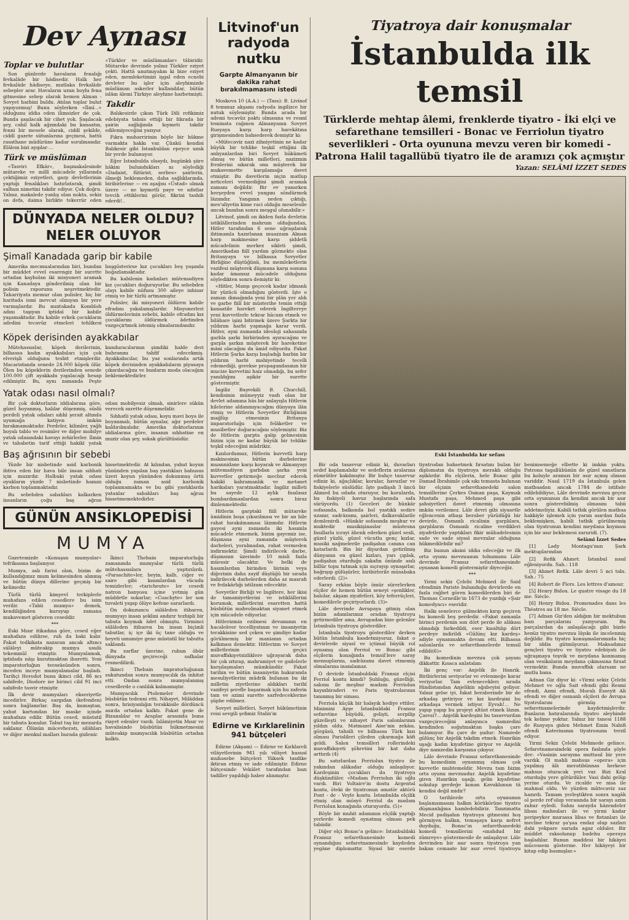Dev Aynası
Toplar ve bulutlar
Son günlerde havaların fenalığı fevkalâde bir hâdisedir. Halk her fevkalâde hâdiseye, mutlaka fevkalâde sebepler arar. Havaların uzun boylu fena gitmesine sebep olarak hemen Alman - Sovyet harbini buldu. Atılan toplar bulut yapıyormuş! Bunu söylerken «İlmî...» olduğunu iddia eden ilimsizler de çok. Bunda şaşılacak bir cihet yok. Şaşılacak şey, cahil halk ağzındaki bu kanaatın, fenni bir mesele olarak, ciddî şekilde, ciddî gazete sütunlarına geçmesi, hattâ rasathane müdürüne kadar sorulmasıdır. Elâlem bizi ayıplar-...
Türk ve müslüman
«Tasviri Efkâr», başmakalesinde mütareke ve millî mücadele yıllarında çektiğimiz eziyetleri, garp devletlerinin yaptığı fenalıkları hatırlatarak, şimdi sulhun nimetini takdir ediyor. Çok doğru. Yalnız, makalede yanlış olan nokta, sekiz on defa, daima birlikte tekerrür eden «Türkler ve müslümanlar» tâbiridir. Mütareke devrinde yalnız Türkler eziyet çekti. Hattâ unutmıyalım ki bize eziyet eden, memleketimizi işgal eden ecnebi devleter bu işler için aleyhimizde müslüman askerler kullandılar, bütün islâm âlemi Türkiye aleyhine harbetmişti.
Takdir
Balıkesirde çıkan Türk Dili refikimiz edebiyata tahsis ettiği bir fıkrada bir şairin sağlığında kıymeti takdir edilemiyeceğini yazıyor.
Fıkra muharririnin böyle bir hükme varmakta hakkı var. Çünkü kendisi Balıkesir gibi İstanbuldan epeyce uzak bir yerde bulunuyor.
Eğer İstanbulda olsaydı, bugünkü şiire hâkim bulundukları nı söylediği «Dadaist, fütürist, serbes» şairlerin, ölmeği beklemeden, daha sağlıklarında, biribirlerine — en aşağısı «Üstad» olmak üzere — ne kıymetli paye ve sıfatlar tevcih ettiklerini görür, fikrini tashih ederdi!..
DÜNYADA NELER OLDU? NELER OLUYOR
Şimalî Kanadada garip bir kabile
Amerika mecmualarından biri, bundan bir müddet evvel esarengiz bir surette ortadan kaybolan iki misyoneri aramak için Kanadaya gönderilmiş olan bir polisin raporunu neşretmektedir. Taharriyata memur olan polisler, hiç bir haritada ismi mevcut olmıyan bir yere varmışlardır. Bu mıntakada Kombloh adını taşıyan iptidaî bir kabile yaşamaktadır. Bu kabile erkek çocukların adedini tecavüz etmeleri tehlikesi başgösterirse kız çocukları beş yaşında boğazlamaktadır.
Bu kabilenin kadınları mütemadiyen kız çocukları doğuruyorlar. Bu sebebden olayı kabile nüfusu 300 aileye inhisar etmiş ve bir türlü artmamıştır.
Polisler, iki misyoneri öldüren kabile efradını yakalamışlardır. Misyonerleri öldürmelerinin sebebi, kabile efradını kız çocuklarını öldürmek âdetinden vazgeçirtmek istemiş olmalarındandır.
Köpek derisinden ayakkabılar
Mütehassıslar, köpek derilerinin, bilhassa kadın ayakkabıları için çok elverişli olduğunu tesbit etmişlerdir. Macaristanda senede 24.000 köpek ölür. Ölen bu köpeklerin derilerinden senede 100.000 çift ayakkabı yapılacağı hesap edilmiştir. Bu, aynı zamanda Peşte kunduracılarının şimdiki halde deri buhranını tahfif edecekmiş. Ayakkabıcılar, bu yaz sonlarında artık köpek derisinden ayakkabıların piyasaya çıkarılacağını ve bunların moda olacağını beklemektedirler.
Yatak odası nasıl olmalı?
Bir çok doktorların iddialarına göre, güzel boyanmış, halılar döşenmiş, süslü perdeli yatak odaları sıhhî şerait altında uyumağa katiyen imkân bırakmamaktadır. Perdeler, kilimler, yağlı boyalı tablo ve resimler ve diğer mobilye yatak odasındaki havayı zehirlerler. İlmin ve tababetin tarif ettiği hakikî yatak odası mobilyesiz olmalı, sinirlere sükûn verecek surette döşenmelidir.
Sıhhatli yatak odası, koyu mavi boya ile boyanmalı, bütün aynalar, ağır perdeler kaldırılmalıdır. Amerika doktorlarının iddialarına göre, insanın sıhhatine en muzir olan şey, sokak gürültüsüdür.
Baş ağrısının bir sebebi
Yüzde bir nisbetinde asid karbonik ihtiva eden bir hava bile insan sıhhati için muzırdır. Halbuki yatak odası oyukların yüzde 7 nisbetinde hamızı karbon toplanmaktadır.
Bu sebebden sabahları kalkarken insanların çoğu baş ağrısı hissetmektedir. At kılından, yahut koyun yününden yapılan baş yastıkları bahusus üzeri koyun yününden dokunmuş örtü olduğu zaman asid karbonik toplanmamakta ve bu gibi yastıklarda yatanlar sabahları baş ağrısı hissetmemektedirler.
GÜNÜN ANSİKLOPEDİSİ
MUMYA
Gazetemizde «Konuşan mumyalar» tefrikasına başlanıyor.
Mumya, aslı farisi olan, bizim de kullandığımız mum kelimesinden alınmış ve bütün dünya dillerine geçmiş bir kelimedir.
Türlü türlü kimyevî terkiplerle muhafaza edilen cesedlere bu isim verilir. «Tabii mumya» demek, kendiliğinden kuruyup zamana mukavemet gösteren ceseddir.
***
Eski Mısır itikadına göre, cesed eğer muhafaza edilirse, ruh da baki kalır. Fakat tedkikata nazaran ancak altıncı sülâleyi müteakip mumya usulü tekemmül etmiştir. Mumyalamak, iptidada nâşı kurutmaktan ibaretti. Yeni imparatorluğun teessüsünden sonra, inceden inceye mumyalamalar başladı. Tarihçi Herodot bunu ikinci cild, 86 ncı sahifede, Diodore ise birinci cild 91 inci sahifede tasvir etmiştir.
İlk devir mumyaları ekseriyetle incedirler. Birkaç sargıdan (kefenden) sonra bağlanırlar. Baş da, kumaştan, yahut kartondan bir maske içinde muhafaza edilir. Bütün cesed, müstatil bir tabuta konulur. Tabut taş bir mezarda saklanır. Ölünün mücevheratı, silâhları ve diğer menkul malları burada gizlenir.
İkinci Thebain imparatorluğu zamanında mumyalar türlü türlü mütehassıslara yaptırılırdı. «Paraschite»ler, beyin, kalb, ciğer ve saire gibi kısımlardan vücudu temizlerler; «taricheute» ler cesedi natron banyosu içine yetmiş gün müddetle sokarlar; «Coachyte» ler son tuvaleti yapıp ölüye kefene sararlardı.
On dokuzuncu sülâleden itibaren, mumyayı insan şeklini andırır tezhipli bir tabuta koymak âdet olmuştu. Yirminci sülâleden itibaren bu insan biçimli tabutlar, iç içe iki üç tane olduğu ve heyeti umumiye gene müstatil bir tabutta saklandı.
Bu zarflar üzerine, ruhun öbür dünyada geçireceği safhalar resmedilirdi.
İkinci Thebain impratorluğunun sukutundan sonra mumyacılık da inhitat etti. Ondan sonra mumyalanmış cesedlerde o canlılık kalmamıştır.
Mumyacılık Ptolemeler devrinde büsbütün tedenni etti. Nihayet, Milâddan sonra, hrisiyanlığın terakkisile dördüncü asırda ortadan kalktı. Fakat gene de Bizanslılar ve Araplar arasında buna riayet edenler vardı. İslâmiyetin Mısır ve havalisinde büsbütün hükmetmesini müteakip mumyacılık büsbütün ortadan kalktı.
Litvinof'un radyoda nutku
Garpte Almanyanın bir dakika rahat bırakılmamasını istedi
Moskova 10 (A.A.) — (Tass): B. Livinof 8 temmuz akşamı radyoda ingilizce bir nutuk söylemiştir. Bunda arada bir ademi tecavüz paktı olmasına ve resmî teminata rağmen Almanyanın Sovyet Rusyaya karşı harp harekâtına girişmesinden bahsederek demiştir ki:
«Mütecaviz nazi zihniyetinin ne kadar büyük bir tehlike teşkil ettiğini ilk anlıyanlardan biri Sovyet hükûmeti olmuş ve bütün milletleri, nazizmin frenlerini sıkarak onu müşterek bir mukavemette karşılamağa davet etmiştir. Bu davetlerin niçin matlup neticeleri vermediğini şimdi aramak zamanı değildir. Bir ev yanarken herşeyden evvel yangını söndürmek lâzımdır. Yangının neden çıktığı, mes'uliyetin kime raci olduğu meselesile ancak bundan sonra meşgul olunabilir.»
Litvinof, şimdi on ikiden fazla devletin istiklâllerinden mahrum olduğundan, Hitler tarafından 6 sene uğraşılarak ihtimamla hazırlanan muazzam Alman harp makinesine karşı şiddetli mücadelinin merkez sikleti şimdi, Amerikadan fiilî yardım görmekte olan Britanyaya ve bilhassa Sovyetler Birliğine düştüğünü, bu memleketlerin vazifesi müşterek düşmana karşı sonuna kadar âmansız mücadele olduğunu söyledikten sonra demiştir ki:
«Hitler, Manşı geçecek kadar idmanlı bir yüzücü olmadığını gösterdi. İşte o zaman dimağında yeni bir plân yer aldı ve garbe fiilî bir müsterihe temin ettiği kanaatile hareket ederek İngiltereye yeni kuvvetlerle tekrar hücum etmek ve bilâhare işini bitirmek üzere Şarkta bir yıldırım harbi yapmağa karar verdi. Hitler, ayni zamanda ideoloji sahasında garbla şarkı birbirinden ayıracağını ve garpla şarkın müşterek bir hareketine mâni olacağını da ümid ediyordu. Fakat Hitlerin Şarka karşı başladığı harbin bir yıldırım harbi mahiyetinde tecelli edemediği, gerekse propagandasının bir mucize kuvvetini haiz olmadığı, bu sefer yanıldığını aşikâr bir surette göstermiştir.
İngiliz Başvekili B. Churchill, kendisinin mümeyyiz vasfı olan bir devlet adamına hâs bir anlayışla Hitlerin hilelerine aldanmıyacağını dünyaya ilân etmiş ve Hitlerin Sovyetler Birliğinini mağlûp etmesinin Britanya imparatorluğu için felâketler ve musibetler doğuracağını söylemiştir. Biz de Hitlerin garpta galip gelmesinin bizim için ne kadar büyük bir tehlike teşkil edeceğini müdrikiz.
Kızılordumuz, Hitlerin kuvvetli harp makinesinin bütün darbelerine muannidane karşı koyarak ve Almanyayı mütemadiyen garbdan şarka yeni kuvvetler getirmeğe mecbur ederek hakikî kahramanlık ve metanet harikaları yaratmaktadır. İngiliz milleti bu sayede 12 aylık fasılasız bombardımanlardan sonra biraz dinlenmektedir.
Hitlerin garptaki fiilî mütareke ümidinin boşa çıkarılması ve bir an bile rahat bırakılmaması lâzımdır. Hitlerin gayesi ayni zamanda iki hasımla mücadele etmemek, bizim gayemiz ise, düşmana ayni zamanda müşterek darbeleri, yorulmadan, rahat vermeden indirmektir. Şimdi indirilecek darbe, düşmanın üzerinde 10 misli fazla müessir olacaktır. Ve belki de hasımlardan birinden birinin veya diğerinin daha zayif düştüğü bir sırada indirilecek darbelerden daha az masrafı ve fedakârlığı istilzam edecektir.
Sovyetler Birliği ve İngiltere, her ikisi de tamamiyetlerini ve istiklâllerini korumak, milletlerini esaretten hattâ büsbütün mahvolmaktan siyanet etmek için mücadele ediyorlar.
Hitlerizmin ezilmesi devamının en hacaleâver tecelliyatının ve insaniyetin terakkisine sed çeken ve şimdiye kadar görülmemiş bir manianın ortadan kalkması demektir. Hitlerizm ve Sovyet milletlerinin geçici muvaffakıyetsizliklere uğrayarak daha bir çok ıztırap, mahrumiyet ve gailelerle karşılaşmaları mümkündür. Fakat tarihin ve bütün insaniyetin hukuranda mesuliyetlerini müdrik bulunan bu iki milletin ziyetlerine aldıkları tarihî vazifeyi şerefle başarmak için bu zaferin tam ve azimi surette sarfedeceklerine şüphe edilmez.
Sovyet milletleri, Sovyet hükûmetinin reisi sevgili şefimiz Stalin'in
Edirne ve Kırklarelinin 941 bütçeleri
Edirne (Akşam) — Edirne ve Kırklareli vilâyetlerinin 941 yılı vilâyet hususî muhasebe bütçeleri Yüksek tasdike iktiran etmiş ve iade edilmiştir. Edirne bütçesinde Vekâlet tarafından bazı tadiller yapıldığı haber alınmıştır.
Tiyatroya dair konuşmalar
İstanbulda ilk temsil
Türklerde mehtap âlemi, frenklerde tiyatro - İki elçi ve sefarethane temsilleri - Bonac ve Ferriolun tiyatro severlikleri - Orta oyununa mevzu veren bir komedi - Patrona Halil tagallübü tiyatro ile de aramızı çok açmıştır
Yazan: SELÂMİ İZZET SEDES
Eski İstanbulda kır sefası
Bir oda tasavvur ediniz ki, duvarları sedef kaplamalıdır ve sedeflerin aralarına zümrütler kakılmıştır. Bir bahçe tasavvur ediniz ki, ağaçlıklar, korular, havuzlar ve fıskiyelerle süslüdür. İşte padişah 3 üncü Ahmed bu odada oturuyor, bu korularda, bu fıskiyeli havuz başlarında safa sürüyordu. (1) Geceleri de hünkâr sofasında, balkonda bol yastıklı sedire uzanır, sadrâzamı, şairleri, dalkavuklarile demlenirdi. «Hünkâr sofasında meşhur ve muktedir musikişinaslar müstesna fasıllarla icrayi âhenk ederken güzel sesli, güzel yüzlü, güzel vücutlu genç kızlar, musiki nağmelerile padişahın canına can katarlardı. Bin bir diyardan getirilmiş dünyanın en güzel kızları, yarı çıplak, padişahın oturduğu sakafın önünde asılı billûr topu tutmak için sıçrayıp oynaşırlar, bağrışıp gülüşürler, biribirlerile müsabaka ederlerdi. (2)»
Saray erkânı böyle ömür sürerlerken elçiler de hemen bütün seneyi «şenlikler, balolar, akşam ziyafetleri, köy teferrüçleri, komedilerle geçiriyorlardı. (3)»
Lâle devrinde Avrupaya gitmiş olan bizim adamlarımız oradan tiyatroyu getirmediler ama, Avrupadan bize gelenler İstanbula tiyatroyu gösterdiler.
İstanbula tiyatroyu gösterdiler derken bütün İstanbulu kasdetmiyoruz, fakat o devirlerde siyasî ve içtimaî büyük rol oynamış olan Ferriol ve Bonac gibi elçilerin konağında temsil'lere saray mensuplarını, sadrâzamı davet etmemiş olmalarına inanılamaz.
O devirde İstanbuldaki Fransız elçisi Ferriol kontu kimdi? Şuhluğu, güzelliği, salonu ile meşhur madam Ferriolun kayınbiraderi ve Paris tiyatrolarının tanınmış bir siması.
Ferriola küçük bir halayık hediye ettiler. Minimini Ayşe İstanbuldaki Fransız sefaretine büyüdü, gelişti, serpilip güzelleşti ve nihayet Paris salonlarının yıldızı oldu. Matmazel Aise'nin zekâsı, görgüsü, tahsili ve bilhassa Türk kızı olması Parislileri çileden çıkarmağa kâfi geldi. Salon temsilleri rollerindeki muvaffakıyeti şöhretini bir kat daha arttırdı (4)
Bu satırlardan Ferriolun tiyatro ile yakından alâkadar olduğu anlaşılıyor. Kardeşinin çocukları da tiyatroya düşkündüler. «Madam Ferriolun iki oğlu vardı. Biri Voltaire'in dostu Argental kontu, öteki de tiyatronun amatör aktörü Pont - de - Veyle kontu. İstanbulda elçilik etmiş olan mösyö Ferriol da madam Ferriolun konağında oturuyordu. (5)»
Böyle bir muhit adamının elçilik yaptığı yerlerde komedi oynatmış olması pek tabiidir.
Diğer elçi Bonac'a gelince: İstanbuldaki Fransız sefarethanesinde komedi oynandığını sefaretnamesinde kaydeden yegâne diplomattır. Siyasî bir eserde tiyatrodan bahsetmek fırsatını bulan bir diplomatın da tiyatroya meraklı olduğu aşikârdır. Bu elçilerin, hele Bonac gibi Damad İbrahimle çok sıkı temasta bulunan bir elçinin sefarethanedeki salon temsillerine Çerkes Osman paşa, Kaymak Mustafa paşa, Mehmed paşa gibi şahsiyetleri davet etmemiş olmasına imkân verilemez. Lâle devri gibi siyasetle eğlencenin atbaşı beraber yürüdüğü bir devirde, Osmanlı ricalinin garplılara, garplıların Osmanlı ricaline verdikleri ziyafetlerde yaptıkları fikir mübadelesinin sade ve sade siyasî mevzular olduğuna hükmedilebilir mi?
Biz bunun aksini iddia edeceğiz ve ilk orta oyunu mevzuunun tohumunu Lâle devrinde Fransız sefarethanesinde oynanan komedi göstermiştir diyeceğiz.
***
Yirmi sekiz Çelebi Mehmed ile Said efendinin Pariste bulunduğu devirlerde en fazla rağbet gören komedilerden biri de Thomas Corneille'in 1673 de yazdığı «Şair komedyacı» eseridir.
Halkı senelerce gülmekten kırıp geçiren bu komedi beş perdedir. «Fakat zamanla birinci perdenin son dört perde ile alâkası olmadığı farkedildi, eser kısaltılıp dört perdeye indirildi «Gülünç kız kardeş» adiyle oynanmakta devam etti. Bilhassa salonlarda ve sefarethanelerde temsil edildi(6)»
Bu komedinin mevzuu çok şayanı dikkattir. Kısaca anlatalım:
İki genç var: Anjelik ile Hanrik. Biribirlerini seviyorlar ve evlenmeğe karar veriyorlar. Tam evleneceklerı sırada Hindistandan Anjelikin ağabeyisi geliyor. Yalnız gelse iyi, fakat beraberinde bir de arkadaş getiriyor ve kız kardeşini bu arkadaşa vermek istiyor. Eyvah!... Ne yapıp yapıp bu projeyi altüst etmek lâzım. Çaresi?... Anjelik kardeşini bu tasavvurdan vazgeçireceğini anlayınca namzedini kendinden soğutmaktan başka çare bulamıyor. Bu çare de şudur: Namzede gülünç bir Anjelik takdim etmek. Hanrikin uşağı kadın kıyafetine giriyor ve Anjelik diye namzedin karşısına çıkıyor.
Lâle devrinde Fransız sefarethanesinde bu komedinin oynanmış olması çok kuvvetle muhtemeldir. Mevzu tam bizim orta oyunu mevzuudur. Anjelik kıyafetine giren Hanrikin uşağı, gelin kıyafetine sokulup gerdeğe konan Kavuklunun tâ kendisi değil midir?
O tarihlerde orta oyununun başlamamasını halkın körükörüne tiyatro düşmanlığına hamledebiliriz. Tanzimatta Mecid padişahın tiyatroya gitmesini hoş görmiyen halkın, temaşaya karşı nefret duyduğu, Bonac'ın sefarethanedeki komedi temsillerini «mahdud bir zümreye» göstermesile de anlaşılıyor. Lâle devrinden bir asır sonra tiyatroya yan bakan cemaate bir asır evvel tiyatroyu benimsemeğe elbette ki imkân yoktu. Patrona tagallübünün de güzel sanatların bu koluyle aramızı bir asır açmış olması variddir. Nasıl 1719 da İstanbula gelen matbaadan ancak 1784 de istifade edilebildiyse, Lâle devrinde mevzuu geçen orta oyununun da kendini ancak bir asır sonra gösterebilmiş olmasını tabii addetmeliyiz. Kabili tatbik görülen matbaa hakkiyle işlemek için yarım asırdan fazla beklemişken, kabili tatbik görülmemiş olan tiyatronun kendini meydana koyması için bir asır beklemesi zaruridi. (7).
Selâmi İzzet Sedes
[1] Lady Montagu'nun Şark mektuplarından
[2] Refik Ahmet. İstanbul nasıl eğleniyordu. Sah.: 118
[3] Ahmet Refik. Lâle devri 5 nci tabı. Sah.: 75
[4] Robert de Flers. Les lettres d'amour.
[5] Henry Bidou. Le quatre visage du 18 me. Siècle.
[6] Henry Bidou. Promenades dans les Théatres au 18 me. Siècle.
[7] Adnan Giz'den aldığım bir mektubun bazı parçalarını yazıyorum. Bu parçalardan da anlaşılacağı gibi bizde henüz tiyatro mevzuu lâyıkı ile incelenmiş değildir. Bu tiyatro konuşmalarımızda hiç bir iddia gütmüyoruz. Maksadımız gençleri tiyatro ve tiyatro edebiyatı ile uğraşmaya teşvik ve meydana konmamış olan vesikaların meydana çıkmasına fırsat vermektir. Bunda muvaffak olursam ne mutlu bana.
Adnan Giz diyor ki: «Yirmi sekiz Çelebi Mehmet ve oğlu Sait efendi gibi Resmi efendi, Azmi efendi, Moralı Esseyit Ali efendi ve diğer osmanlı elçileri de Avrupa tiyatrolarını görmüş ve sefaretnamelerinde kaydetmişlerdir. Bunların hatıralarında tiyatro aleyhinde tek kelime yoktur. Yalnız bir tanesi 1188 de Rusyaya giden Mehmet Emin Nahifi efendi Katerinanın tiyatrosunu terzil ediyor.
Yirmi Sekiz Çelebi Mehmede gelince. Sefaretnamesindeki opera faslında şöyle der: «Vasinin sarayına muttasıl bir yere vardık. Ol mahli mahsus «opera» için yapılmış âlâ meratibünnas herkese mahsus oturacak yeri var. Bizi Kral oturduğu yere götürdüler. Vasi dahi gelüp yerine oturdu. Ve ricalde ve nisa ile mahmal oldu. Ve yüzden mütecaviz saz hazırdı. Tamam yerleştikten sonra nagâh ol perde ref'olup verasında bir sarayı azim zuhur eyledi. Sahnı sarayda hâzendeler libası mahsuları ile ve yirmi kadar peripeyker murassa libas ve fistanları ile meclise tekrar şa'şaa endaz olup sazları dahi yekpare suruda agaz olduler. Bir müddet raksolunup badehu operaya başladılar. Bunun maddesi bir hikâyei mücessem gösterme. Her hikâyeyi bir kitap edip basmışlar.»